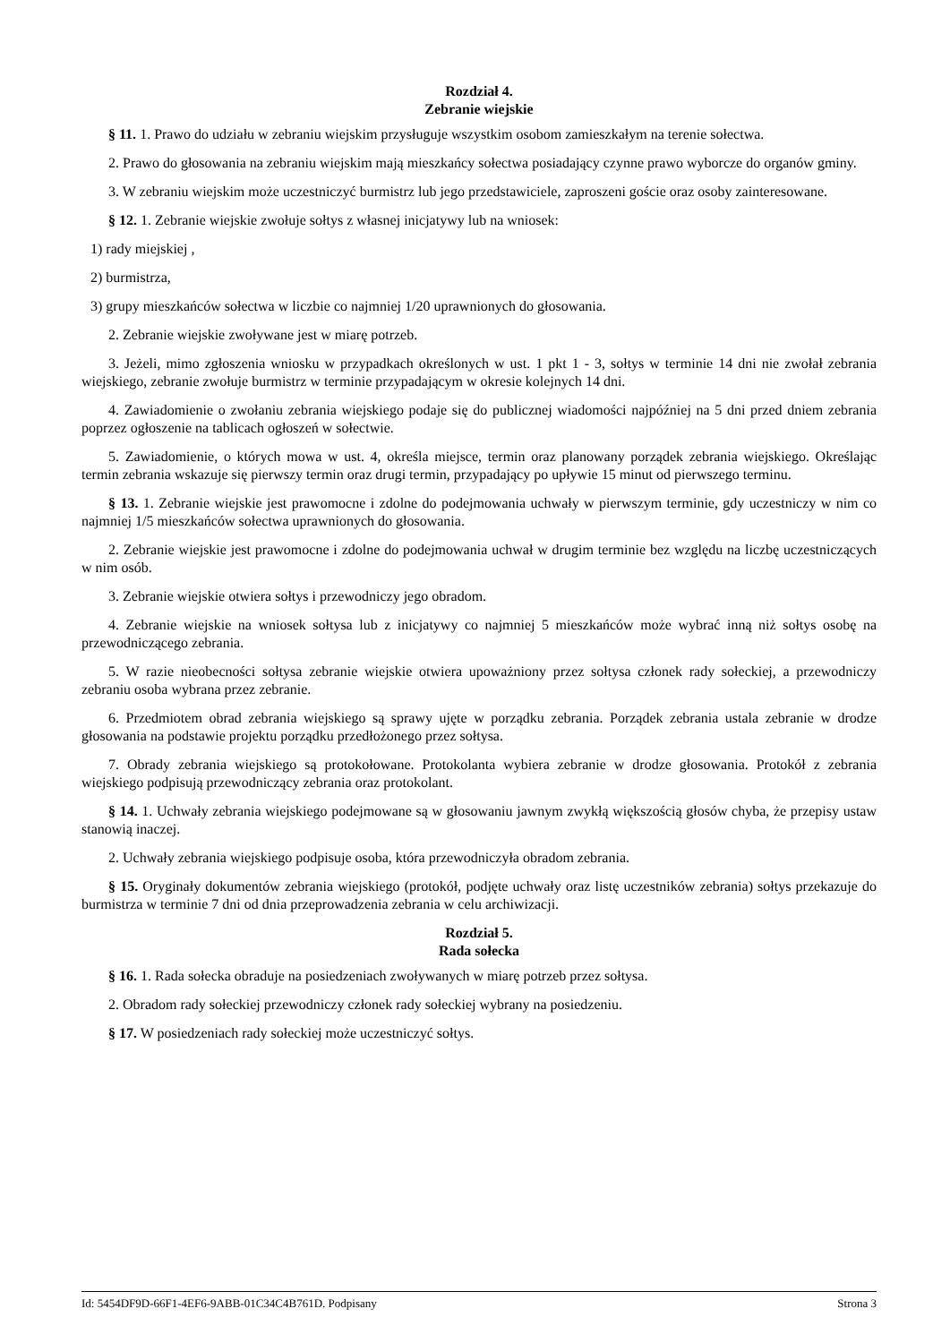Rozdział 4.
Zebranie wiejskie
§ 11. 1. Prawo do udziału w zebraniu wiejskim przysługuje wszystkim osobom zamieszkałym na terenie sołectwa.
2. Prawo do głosowania na zebraniu wiejskim mają mieszkańcy sołectwa posiadający czynne prawo wyborcze do organów gminy.
3. W zebraniu wiejskim może uczestniczyć burmistrz lub jego przedstawiciele, zaproszeni goście oraz osoby zainteresowane.
§ 12. 1. Zebranie wiejskie zwołuje sołtys z własnej inicjatywy lub na wniosek:
1) rady miejskiej ,
2) burmistrza,
3) grupy mieszkańców sołectwa w liczbie co najmniej 1/20 uprawnionych do głosowania.
2. Zebranie wiejskie zwoływane jest w miarę potrzeb.
3. Jeżeli, mimo zgłoszenia wniosku w przypadkach określonych w ust. 1 pkt 1 - 3, sołtys w terminie 14 dni nie zwołał zebrania wiejskiego, zebranie zwołuje burmistrz w terminie przypadającym w okresie kolejnych 14 dni.
4. Zawiadomienie o zwołaniu zebrania wiejskiego podaje się do publicznej wiadomości najpóźniej na 5 dni przed dniem zebrania poprzez ogłoszenie na tablicach ogłoszeń w sołectwie.
5. Zawiadomienie, o których mowa w ust. 4, określa miejsce, termin oraz planowany porządek zebrania wiejskiego. Określając termin zebrania wskazuje się pierwszy termin oraz drugi termin, przypadający po upływie 15 minut od pierwszego terminu.
§ 13. 1. Zebranie wiejskie jest prawomocne i zdolne do podejmowania uchwały w pierwszym terminie, gdy uczestniczy w nim co najmniej 1/5 mieszkańców sołectwa uprawnionych do głosowania.
2. Zebranie wiejskie jest prawomocne i zdolne do podejmowania uchwał w drugim terminie bez względu na liczbę uczestniczących w nim osób.
3. Zebranie wiejskie otwiera sołtys i przewodniczy jego obradom.
4. Zebranie wiejskie na wniosek sołtysa lub z inicjatywy co najmniej 5 mieszkańców może wybrać inną niż sołtys osobę na przewodniczącego zebrania.
5. W razie nieobecności sołtysa zebranie wiejskie otwiera upoważniony przez sołtysa członek rady sołeckiej, a przewodniczy zebraniu osoba wybrana przez zebranie.
6. Przedmiotem obrad zebrania wiejskiego są sprawy ujęte w porządku zebrania. Porządek zebrania ustala zebranie w drodze głosowania na podstawie projektu porządku przedłożonego przez sołtysa.
7. Obrady zebrania wiejskiego są protokołowane. Protokolanta wybiera zebranie w drodze głosowania. Protokół z zebrania wiejskiego podpisują przewodniczący zebrania oraz protokolant.
§ 14. 1. Uchwały zebrania wiejskiego podejmowane są w głosowaniu jawnym zwykłą większością głosów chyba, że przepisy ustaw stanowią inaczej.
2. Uchwały zebrania wiejskiego podpisuje osoba, która przewodniczyła obradom zebrania.
§ 15. Oryginały dokumentów zebrania wiejskiego (protokół, podjęte uchwały oraz listę uczestników zebrania) sołtys przekazuje do burmistrza w terminie 7 dni od dnia przeprowadzenia zebrania w celu archiwizacji.
Rozdział 5.
Rada sołecka
§ 16. 1. Rada sołecka obraduje na posiedzeniach zwoływanych w miarę potrzeb przez sołtysa.
2. Obradom rady sołeckiej przewodniczy członek rady sołeckiej wybrany na posiedzeniu.
§ 17. W posiedzeniach rady sołeckiej może uczestniczyć sołtys.
Id: 5454DF9D-66F1-4EF6-9ABB-01C34C4B761D. Podpisany Strona 3